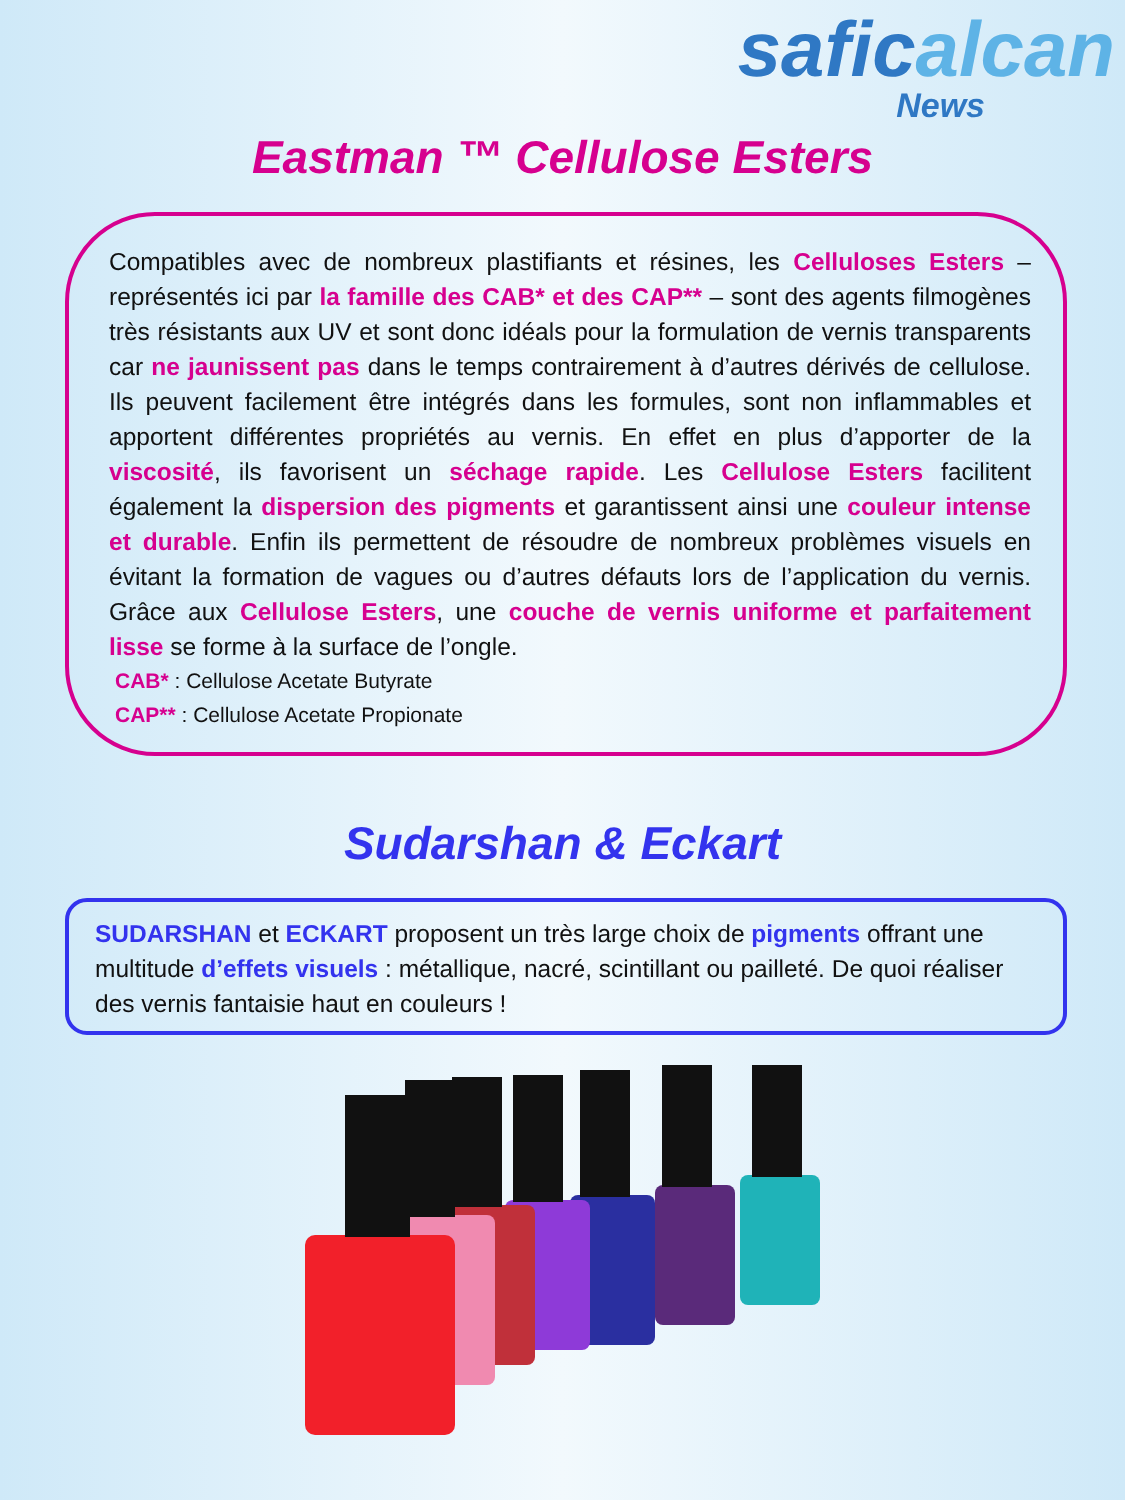safic alcan
News
Eastman ™ Cellulose Esters
Compatibles avec de nombreux plastifiants et résines, les Celluloses Esters – représentés ici par la famille des CAB* et des CAP** – sont des agents filmogènes très résistants aux UV et sont donc idéals pour la formulation de vernis transparents car ne jaunissent pas dans le temps contrairement à d’autres dérivés de cellulose. Ils peuvent facilement être intégrés dans les formules, sont non inflammables et apportent différentes propriétés au vernis. En effet en plus d’apporter de la viscosité, ils favorisent un séchage rapide. Les Cellulose Esters facilitent également la dispersion des pigments et garantissent ainsi une couleur intense et durable. Enfin ils permettent de résoudre de nombreux problèmes visuels en évitant la formation de vagues ou d’autres défauts lors de l’application du vernis. Grâce aux Cellulose Esters, une couche de vernis uniforme et parfaitement lisse se forme à la surface de l’ongle.
CAB* : Cellulose Acetate Butyrate
CAP** : Cellulose Acetate Propionate
Sudarshan & Eckart
SUDARSHAN et ECKART proposent un très large choix de pigments offrant une multitude d’effets visuels : métallique, nacré, scintillant ou pailleté. De quoi réaliser des vernis fantaisie haut en couleurs !